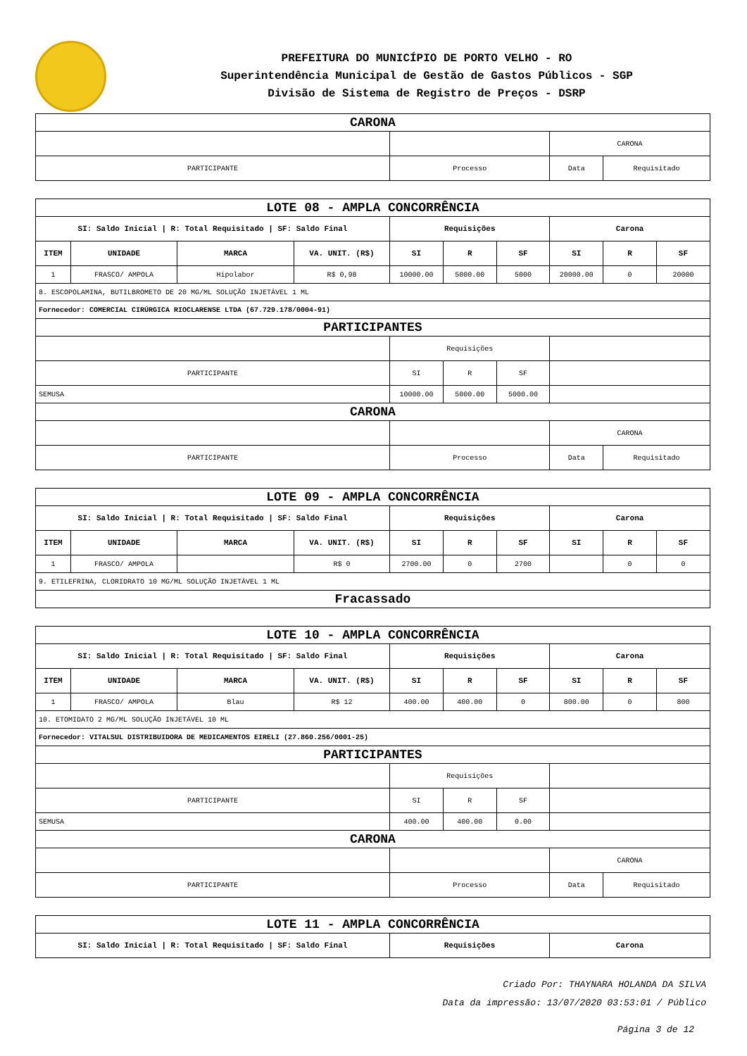PREFEITURA DO MUNICÍPIO DE PORTO VELHO - RO
Superintendência Municipal de Gestão de Gastos Públicos - SGP
Divisão de Sistema de Registro de Preços - DSRP
| CARONA | | | |
| | | CARONA | |
| PARTICIPANTE | Processo | Data | Requisitado |
| LOTE 08 - AMPLA CONCORRÊNCIA | | | | | | | | | |
| SI: Saldo Inicial / R: Total Requisitado / SF: Saldo Final | | | | Requisições | | | Carona | | |
| ITEM | UNIDADE | MARCA | VA. UNIT. (R$) | SI | R | SF | SI | R | SF |
| 1 | FRASCO/ AMPOLA | Hipolabor | R$ 0,98 | 10000.00 | 5000.00 | 5000 | 20000.00 | 0 | 20000 |
| 8. ESCOPOLAMINA, BUTILBROMETO DE 20 MG/ML SOLUÇÃO INJETÁVEL 1 ML | | | | | | | | | |
| Fornecedor: COMERCIAL CIRÚRGICA RIOCLARENSE LTDA (67.729.178/0004-91) | | | | | | | | | |
| PARTICIPANTES | | | | | | | | | |
| | | | | Requisições | | | | | |
| PARTICIPANTE | | | | SI | R | SF | | | |
| SEMUSA | | | | 10000.00 | 5000.00 | 5000.00 | | | |
| CARONA | | | | | | | | | |
| | | | | | | | CARONA | | |
| PARTICIPANTE | | | | Processo | | | Data | Requisitado | |
| LOTE 09 - AMPLA CONCORRÊNCIA | | | | | | | | | |
| SI: Saldo Inicial / R: Total Requisitado / SF: Saldo Final | | | | Requisições | | | Carona | | |
| ITEM | UNIDADE | MARCA | VA. UNIT. (R$) | SI | R | SF | SI | R | SF |
| 1 | FRASCO/ AMPOLA | | R$ 0 | 2700.00 | 0 | 2700 | | 0 | 0 |
| 9. ETILEFRINA, CLORIDRATO 10 MG/ML SOLUÇÃO INJETÁVEL 1 ML | | | | | | | | | |
| Fracassado | | | | | | | | | |
| LOTE 10 - AMPLA CONCORRÊNCIA | | | | | | | | | |
| SI: Saldo Inicial / R: Total Requisitado / SF: Saldo Final | | | | Requisições | | | Carona | | |
| ITEM | UNIDADE | MARCA | VA. UNIT. (R$) | SI | R | SF | SI | R | SF |
| 1 | FRASCO/ AMPOLA | Blau | R$ 12 | 400.00 | 400.00 | 0 | 800.00 | 0 | 800 |
| 10. ETOMIDATO 2 MG/ML SOLUÇÃO INJETÁVEL 10 ML | | | | | | | | | |
| Fornecedor: VITALSUL DISTRIBUIDORA DE MEDICAMENTOS EIRELI (27.860.256/0001-25) | | | | | | | | | |
| PARTICIPANTES | | | | | | | | | |
| | | | | Requisições | | | | | |
| PARTICIPANTE | | | | SI | R | SF | | | |
| SEMUSA | | | | 400.00 | 400.00 | 0.00 | | | |
| CARONA | | | | | | | | | |
| | | | | | | | CARONA | | |
| PARTICIPANTE | | | | Processo | | | Data | Requisitado | |
| LOTE 11 - AMPLA CONCORRÊNCIA | | |
| SI: Saldo Inicial / R: Total Requisitado / SF: Saldo Final | Requisições | Carona |
Criado Por: THAYNARA HOLANDA DA SILVA
Data da impressão: 13/07/2020 03:53:01 / Público
Página 3 de 12